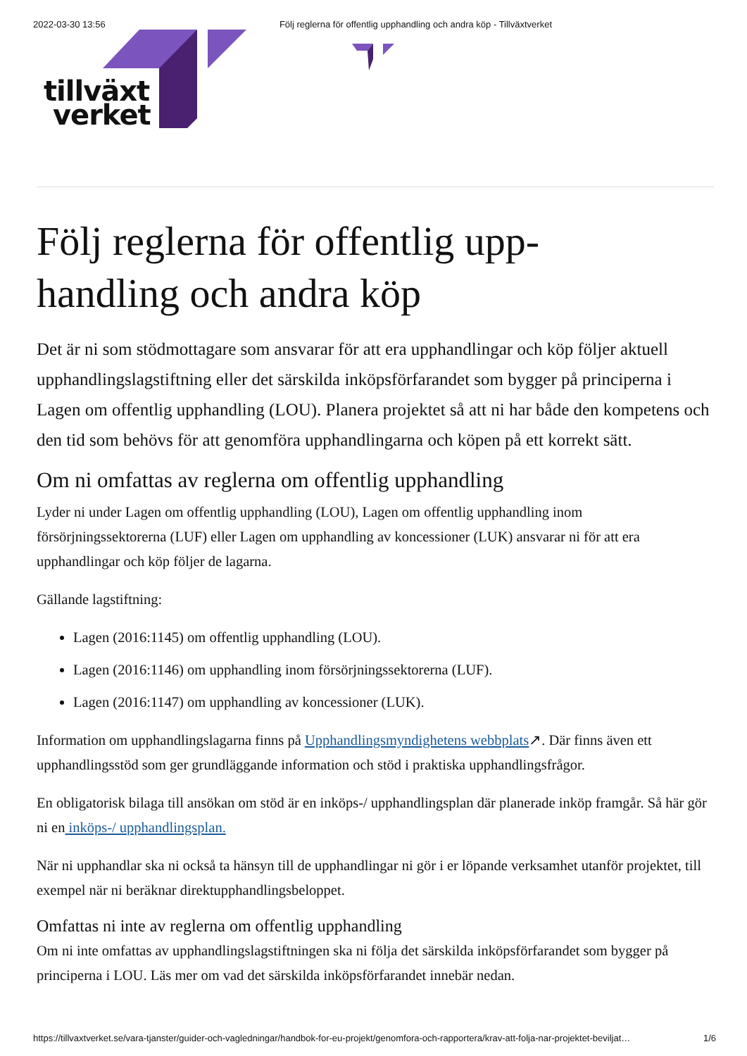2022-03-30 13:56 Följ reglerna för offentlig upphandling och andra köp - Tillväxtverket
tillväxt
verket
Följ reglerna för offentlig upp-
handling och andra köp
Det är ni som stödmottagare som ansvarar för att era upphandlingar och köp följer aktuell upphandlingslagstiftning eller det särskilda inköpsförfarandet som bygger på principerna i Lagen om offentlig upphandling (LOU). Planera projektet så att ni har både den kompetens och den tid som behövs för att genomföra upphandlingarna och köpen på ett korrekt sätt.
Om ni omfattas av reglerna om offentlig upphandling
Lyder ni under Lagen om offentlig upphandling (LOU), Lagen om offentlig upphandling inom försörjningssektorerna (LUF) eller Lagen om upphandling av koncessioner (LUK) ansvarar ni för att era upphandlingar och köp följer de lagarna.
Gällande lagstiftning:
Lagen (2016:1145) om offentlig upphandling (LOU).
Lagen (2016:1146) om upphandling inom försörjningssektorerna (LUF).
Lagen (2016:1147) om upphandling av koncessioner (LUK).
Information om upphandlingslagarna finns på Upphandlingsmyndighetens webbplats↗. Där finns även ett upphandlingsstöd som ger grundläggande information och stöd i praktiska upphandlingsfrågor.
En obligatorisk bilaga till ansökan om stöd är en inköps-/ upphandlingsplan där planerade inköp framgår. Så här gör ni en inköps-/ upphandlingsplan.
När ni upphandlar ska ni också ta hänsyn till de upphandlingar ni gör i er löpande verksamhet utanför projektet, till exempel när ni beräknar direktupphandlingsbeloppet.
Omfattas ni inte av reglerna om offentlig upphandling
Om ni inte omfattas av upphandlingslagstiftningen ska ni följa det särskilda inköpsförfarandet som bygger på principerna i LOU. Läs mer om vad det särskilda inköpsförfarandet innebär nedan.
https://tillvaxtverket.se/vara-tjanster/guider-och-vagledningar/handbok-for-eu-projekt/genomfora-och-rapportera/krav-att-folja-nar-projektet-beviljat… 1/6